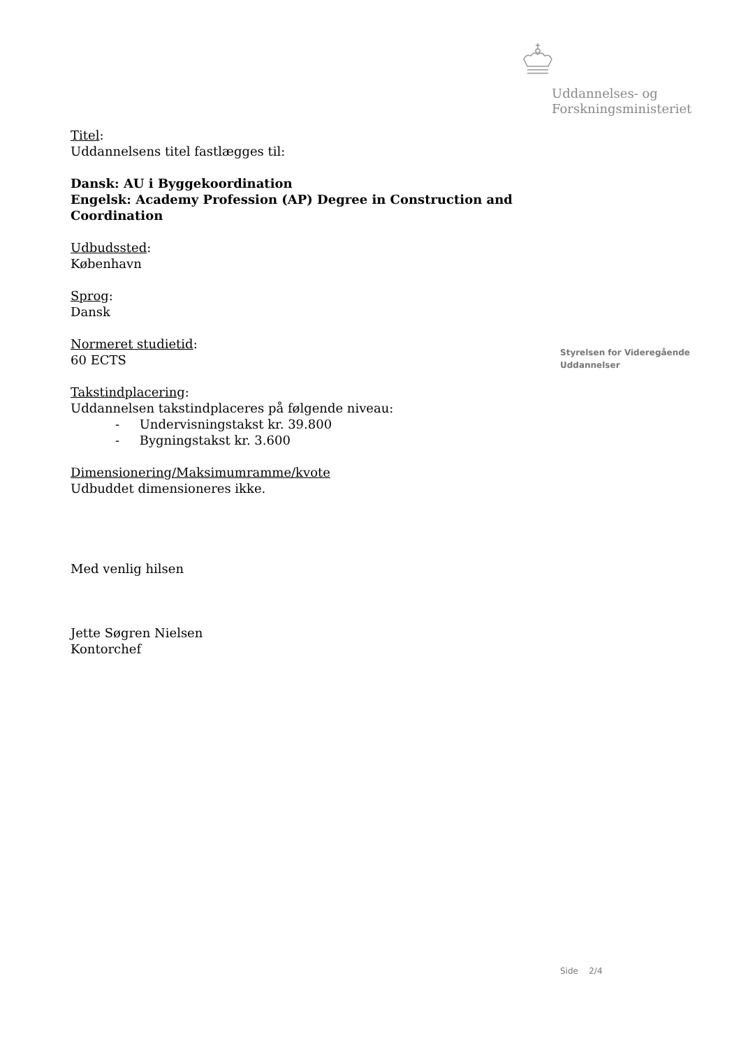Uddannelses- og
Forskningsministeriet
Titel:
Uddannelsens titel fastlægges til:
Dansk: AU i Byggekoordination
Engelsk: Academy Profession (AP) Degree in Construction and Coordination
Udbudssted:
København
Sprog:
Dansk
Normeret studietid:
60 ECTS
Takstindplacering:
Uddannelsen takstindplaceres på følgende niveau:
- Undervisningstakst kr. 39.800
- Bygningstakst kr. 3.600
Dimensionering/Maksimumramme/kvote
Udbuddet dimensioneres ikke.
Med venlig hilsen
Jette Søgren Nielsen
Kontorchef
Styrelsen for Videregående
Uddannelser
Side 2/4